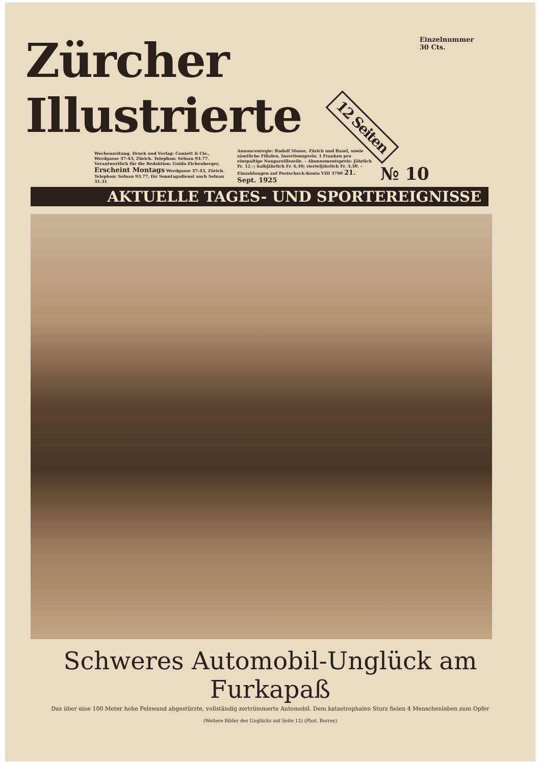Zürcher Illustrierte 12 Seiten
Einzelnummer 30 Cts.
Wochenzeitung. Druck und Verlag: Conzett & Cie., Werdgasse 37-43, Zürich. Telephon: Selnau 93.77. Verantwortlich für die Redaktion: Guido Eichenberger, Erscheint Montags Werdgasse 37-43, Zürich. Telephon: Selnau 93.77, für Sonntagsdienst auch Selnau 31.31
Annoncenregie: Rudolf Mosse, Zürich und Basel, sowie sämtliche Filialen. Insertionspreis: 1 Franken pro einspaltige Nonpareillezeile. – Abonnementspreis: Jährlich Fr. 12.–; halbjährlich Fr. 6.30; vierteljährlich Fr. 3.30. – Einzahlungen auf Postscheck-Konto VIII 3790 21. Sept. 1925
№ 10
AKTUELLE TAGES- UND SPORTEREIGNISSE
Schweres Automobil-Unglück am Furkapaß
Das über eine 100 Meter hohe Felswand abgestürzte, vollständig zertrümmerte Automobil. Dem katastrophalen Sturz fielen 4 Menschenleben zum Opfer
(Weitere Bilder des Unglücks auf Seite 12) (Phot. Borrey)